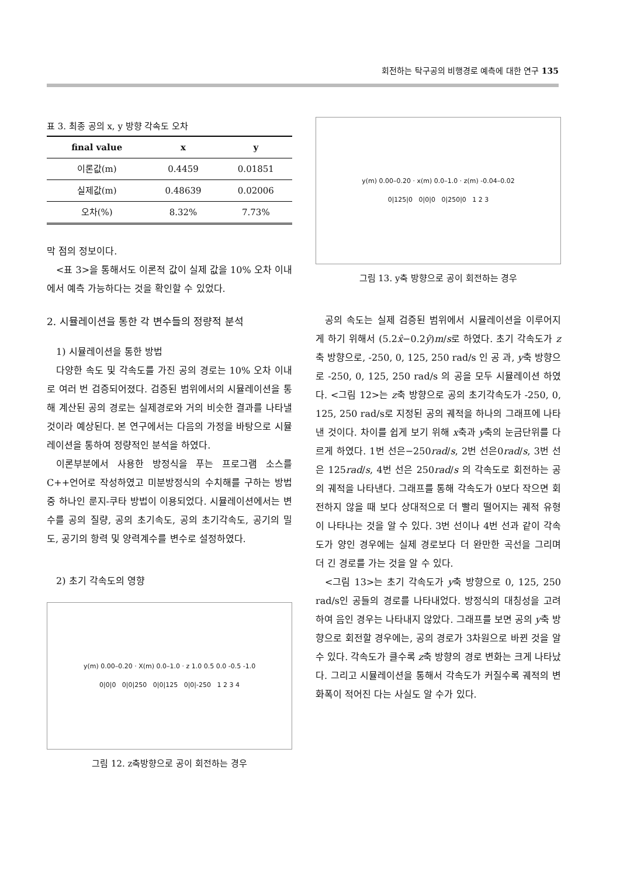회전하는 탁구공의 비행경로 예측에 대한 연구 135
표 3. 최종 공의 x, y 방향 각속도 오차
| final value | x | y |
| --- | --- | --- |
| 이론값(m) | 0.4459 | 0.01851 |
| 실제값(m) | 0.48639 | 0.02006 |
| 오차(%) | 8.32% | 7.73% |
막 점의 정보이다.
<표 3>을 통해서도 이론적 값이 실제 값을 10% 오차 이내에서 예측 가능하다는 것을 확인할 수 있었다.
2. 시뮬레이션을 통한 각 변수들의 정량적 분석
1) 시뮬레이션을 통한 방법
다양한 속도 및 각속도를 가진 공의 경로는 10% 오차 이내로 여러 번 검증되어졌다. 검증된 범위에서의 시뮬레이션을 통해 계산된 공의 경로는 실제경로와 거의 비슷한 결과를 나타낼 것이라 예상된다. 본 연구에서는 다음의 가정을 바탕으로 시뮬레이션을 통하여 정량적인 분석을 하였다.
이론부분에서 사용한 방정식을 푸는 프로그램 소스를 C++언어로 작성하였고 미분방정식의 수치해를 구하는 방법 중 하나인 룬지-쿠타 방법이 이용되었다. 시뮬레이션에서는 변수를 공의 질량, 공의 초기속도, 공의 초기각속도, 공기의 밀도, 공기의 항력 및 양력계수를 변수로 설정하였다.
2) 초기 각속도의 영향
y(m) 0.00–0.20 · X(m) 0.0–1.0 · z 1.0 0.5 0.0 -0.5 -1.0
0|0|0 0|0|250 0|0|125 0|0|-250 1 2 3 4
그림 12. z축방향으로 공이 회전하는 경우
y(m) 0.00–0.20 · x(m) 0.0–1.0 · z(m) -0.04–0.02
0|125|0 0|0|0 0|250|0 1 2 3
그림 13. y축 방향으로 공이 회전하는 경우
공의 속도는 실제 검증된 범위에서 시뮬레이션을 이루어지게 하기 위해서 (5.2x̂−0.2ŷ)m/s로 하였다. 초기 각속도가 z축 방향으로, -250, 0, 125, 250 rad/s 인 공 과, y축 방향으로 -250, 0, 125, 250 rad/s 의 공을 모두 시뮬레이션 하였다. <그림 12>는 z축 방향으로 공의 초기각속도가 -250, 0, 125, 250 rad/s로 지정된 공의 궤적을 하나의 그래프에 나타낸 것이다. 차이를 쉽게 보기 위해 x축과 y축의 눈금단위를 다르게 하였다. 1번 선은−250rad/s, 2번 선은0rad/s, 3번 선은 125rad/s, 4번 선은 250rad/s 의 각속도로 회전하는 공의 궤적을 나타낸다. 그래프를 통해 각속도가 0보다 작으면 회전하지 않을 때 보다 상대적으로 더 빨리 떨어지는 궤적 유형이 나타나는 것을 알 수 있다. 3번 선이나 4번 선과 같이 각속도가 양인 경우에는 실제 경로보다 더 완만한 곡선을 그리며 더 긴 경로를 가는 것을 알 수 있다.
<그림 13>는 초기 각속도가 y축 방향으로 0, 125, 250 rad/s인 공들의 경로를 나타내었다. 방정식의 대칭성을 고려하여 음인 경우는 나타내지 않았다. 그래프를 보면 공의 y축 방향으로 회전할 경우에는, 공의 경로가 3차원으로 바뀐 것을 알 수 있다. 각속도가 클수록 z축 방향의 경로 변화는 크게 나타났다. 그리고 시뮬레이션을 통해서 각속도가 커질수록 궤적의 변화폭이 적어진 다는 사실도 알 수가 있다.